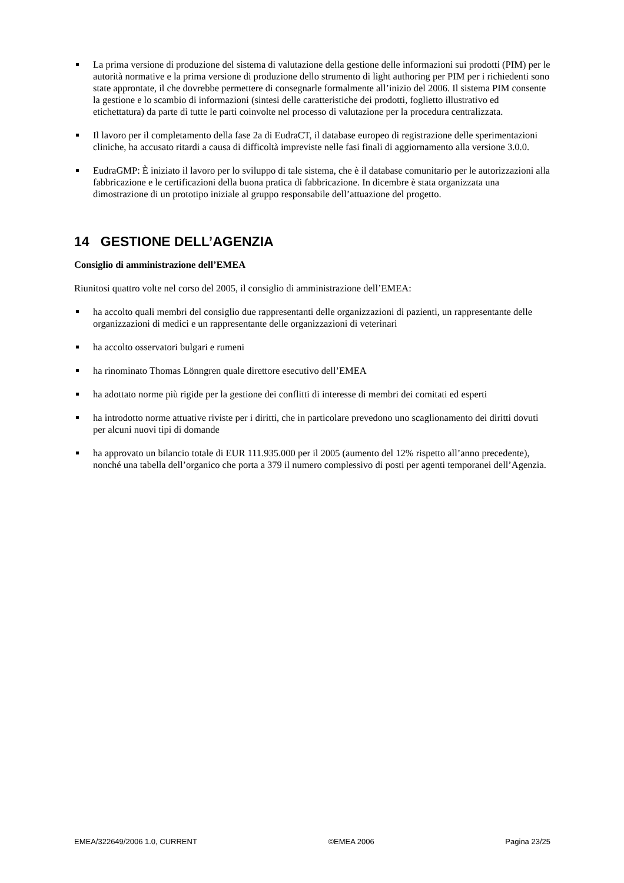La prima versione di produzione del sistema di valutazione della gestione delle informazioni sui prodotti (PIM) per le autorità normative e la prima versione di produzione dello strumento di light authoring per PIM per i richiedenti sono state approntate, il che dovrebbe permettere di consegnarle formalmente all’inizio del 2006. Il sistema PIM consente la gestione e lo scambio di informazioni (sintesi delle caratteristiche dei prodotti, foglietto illustrativo ed etichettatura) da parte di tutte le parti coinvolte nel processo di valutazione per la procedura centralizzata.
Il lavoro per il completamento della fase 2a di EudraCT, il database europeo di registrazione delle sperimentazioni cliniche, ha accusato ritardi a causa di difficoltà impreviste nelle fasi finali di aggiornamento alla versione 3.0.0.
EudraGMP: È iniziato il lavoro per lo sviluppo di tale sistema, che è il database comunitario per le autorizzazioni alla fabbricazione e le certificazioni della buona pratica di fabbricazione. In dicembre è stata organizzata una dimostrazione di un prototipo iniziale al gruppo responsabile dell’attuazione del progetto.
14 GESTIONE DELL’AGENZIA
Consiglio di amministrazione dell’EMEA
Riunitosi quattro volte nel corso del 2005, il consiglio di amministrazione dell’EMEA:
ha accolto quali membri del consiglio due rappresentanti delle organizzazioni di pazienti, un rappresentante delle organizzazioni di medici e un rappresentante delle organizzazioni di veterinari
ha accolto osservatori bulgari e rumeni
ha rinominato Thomas Lönngren quale direttore esecutivo dell’EMEA
ha adottato norme più rigide per la gestione dei conflitti di interesse di membri dei comitati ed esperti
ha introdotto norme attuative riviste per i diritti, che in particolare prevedono uno scaglionamento dei diritti dovuti per alcuni nuovi tipi di domande
ha approvato un bilancio totale di EUR 111.935.000 per il 2005 (aumento del 12% rispetto all’anno precedente), nonché una tabella dell’organico che porta a 379 il numero complessivo di posti per agenti temporanei dell’Agenzia.
EMEA/322649/2006 1.0, CURRENT ©EMEA 2006 Pagina 23/25